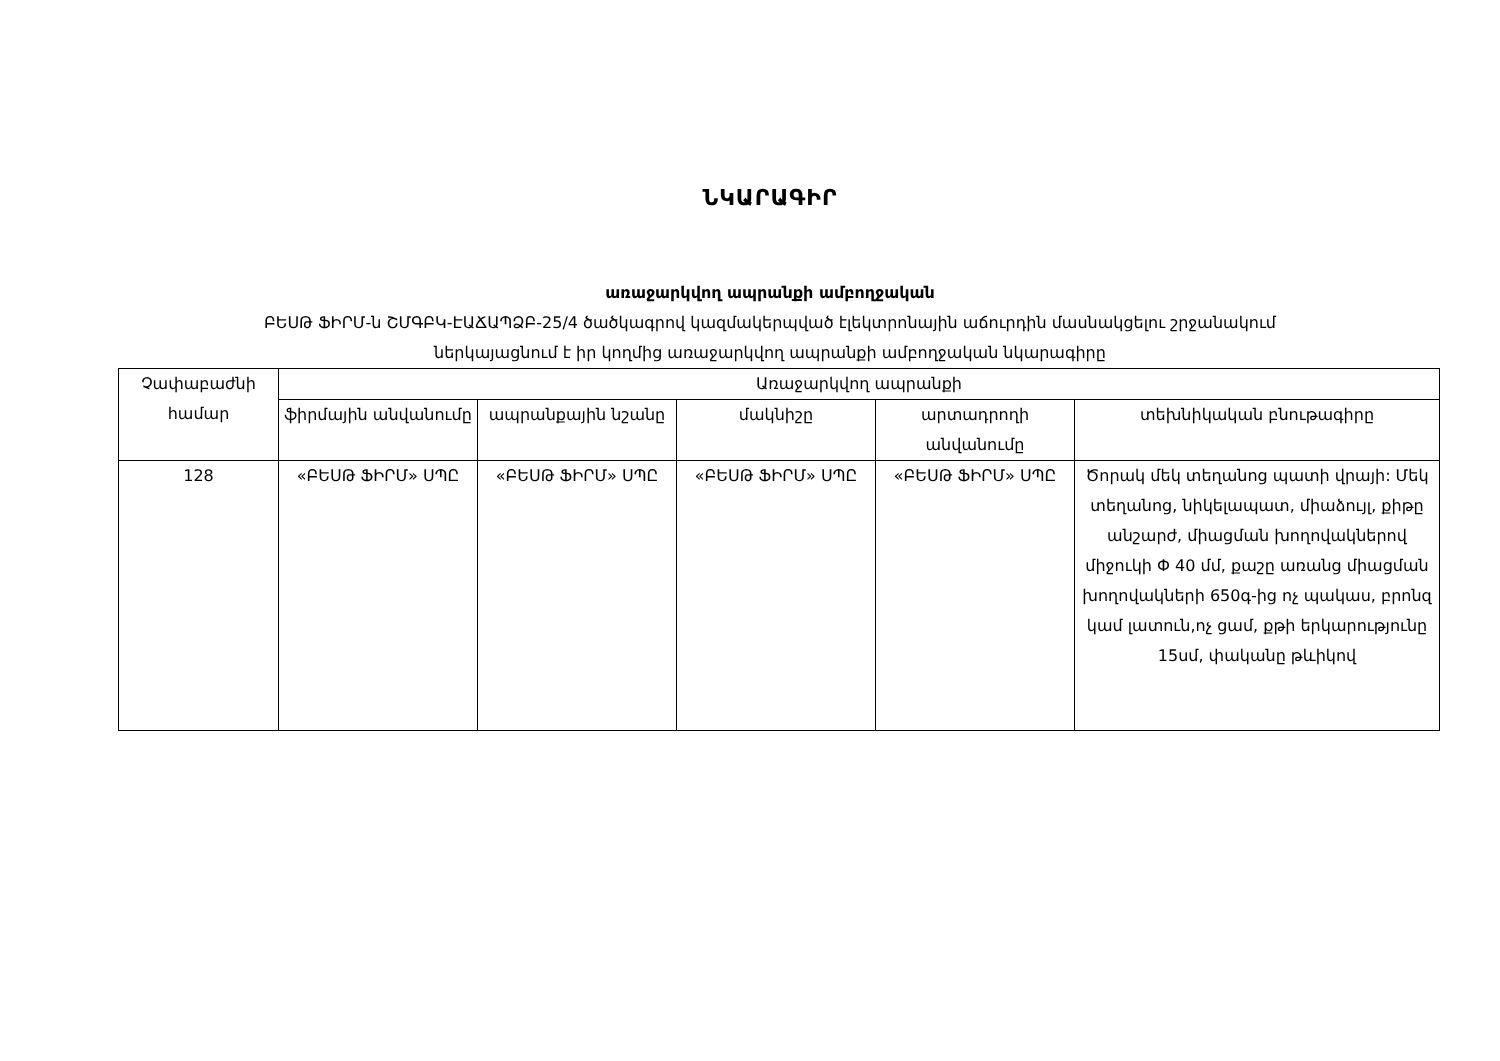ՆԿԱՐԱԳԻՐ
առաջարկվող ապրանքի ամբողջական
ԲԵՍԹ ՖԻՐՄ-ն ՇՄԳԲԿ-ԷԱՃԱՊՁԲ-25/4 ծածկագրով կազմակերպված էլեկտրոնային աճուրդին մասնակցելու շրջանակում
ներկայացնում է իր կողմից առաջարկվող ապրանքի ամբողջական նկարագիրը
| Չափաբաժնի համար | Առաջարկվող ապրանքի | | | | |
| --- | --- | --- | --- | --- | --- |
| | ֆիրմային անվանումը | ապրանքային նշանը | մակնիշը | արտադրողի անվանումը | տեխնիկական բնութագիրը |
| 128 | «ԲԵՍԹ ՖԻՐՄ» ՍՊԸ | «ԲԵՍԹ ՖԻՐՄ» ՍՊԸ | «ԲԵՍԹ ՖԻՐՄ» ՍՊԸ | «ԲԵՍԹ ՖԻՐՄ» ՍՊԸ | Ծորակ մեկ տեղանոց պատի վրայի: Մեկ տեղանոց, նիկելապատ, միաձույլ, քիթը անշարժ, միացման խողովակներով միջուկի Փ 40 մմ, քաշը առանց միացման խողովակների 650գ-ից ոչ պակաս, բրոնզ կամ լատուն,ոչ ցամ, քթի երկարությունը 15սմ, փականը թևիկով |